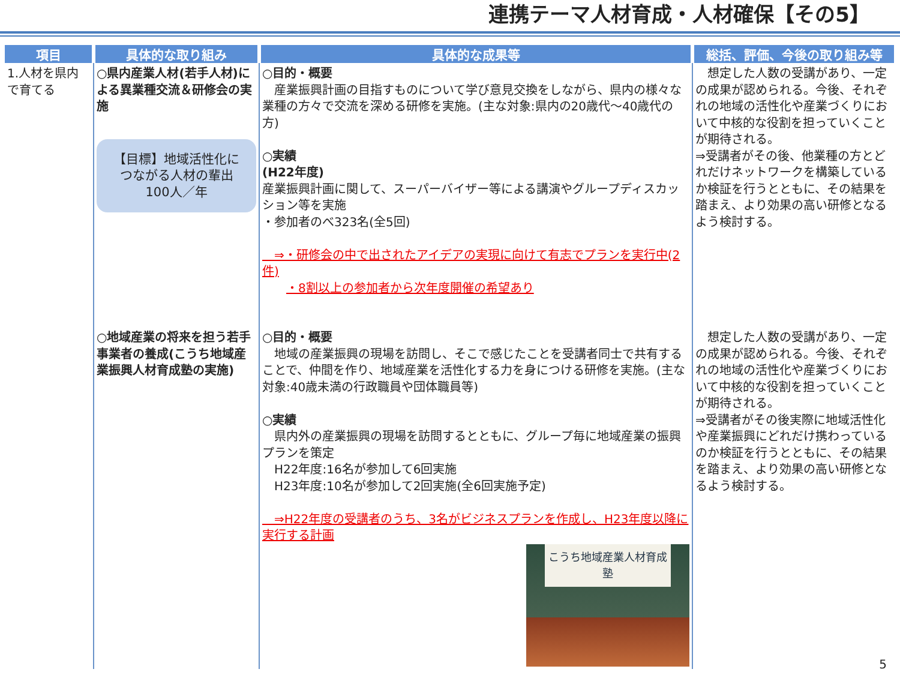連携テーマ人材育成・人材確保【その5】
| 項目 | 具体的な取り組み | 具体的な成果等 | 総括、評価、今後の取り組み等 |
| --- | --- | --- | --- |
| 1.人材を県内で育てる | ○県内産業人材(若手人材)による異業種交流＆研修会の実施 【目標】地域活性化につながる人材の輩出 100人／年 | ○目的・概要 産業振興計画の目指すものについて学び意見交換をしながら、県内の様々な業種の方々で交流を深める研修を実施。(主な対象:県内の20歳代～40歳代の方) ○実績 (H22年度) 産業振興計画に関して、スーパーバイザー等による講演やグループディスカッション等を実施 ・参加者のべ323名(全5回) ⇒・研修会の中で出されたアイデアの実現に向けて有志でプランを実行中(2件) ・8割以上の参加者から次年度開催の希望あり | 想定した人数の受講があり、一定の成果が認められる。今後、それぞれの地域の活性化や産業づくりにおいて中核的な役割を担っていくことが期待される。 ⇒受講者がその後、他業種の方とどれだけネットワークを構築しているか検証を行うとともに、その結果を踏まえ、より効果の高い研修となるよう検討する。 |
| | ○地域産業の将来を担う若手事業者の養成(こうち地域産業振興人材育成塾の実施) | ○目的・概要 地域の産業振興の現場を訪問し、そこで感じたことを受講者同士で共有することで、仲間を作り、地域産業を活性化する力を身につける研修を実施。(主な対象:40歳未満の行政職員や団体職員等) ○実績 県内外の産業振興の現場を訪問するとともに、グループ毎に地域産業の振興プランを策定 H22年度:16名が参加して6回実施 H23年度:10名が参加して2回実施(全6回実施予定) ⇒H22年度の受講者のうち、3名がビジネスプランを作成し、H23年度以降に実行する計画 こうち地域産業人材育成塾 | 想定した人数の受講があり、一定の成果が認められる。今後、それぞれの地域の活性化や産業づくりにおいて中核的な役割を担っていくことが期待される。 ⇒受講者がその後実際に地域活性化や産業振興にどれだけ携わっているのか検証を行うとともに、その結果を踏まえ、より効果の高い研修となるよう検討する。 |
5